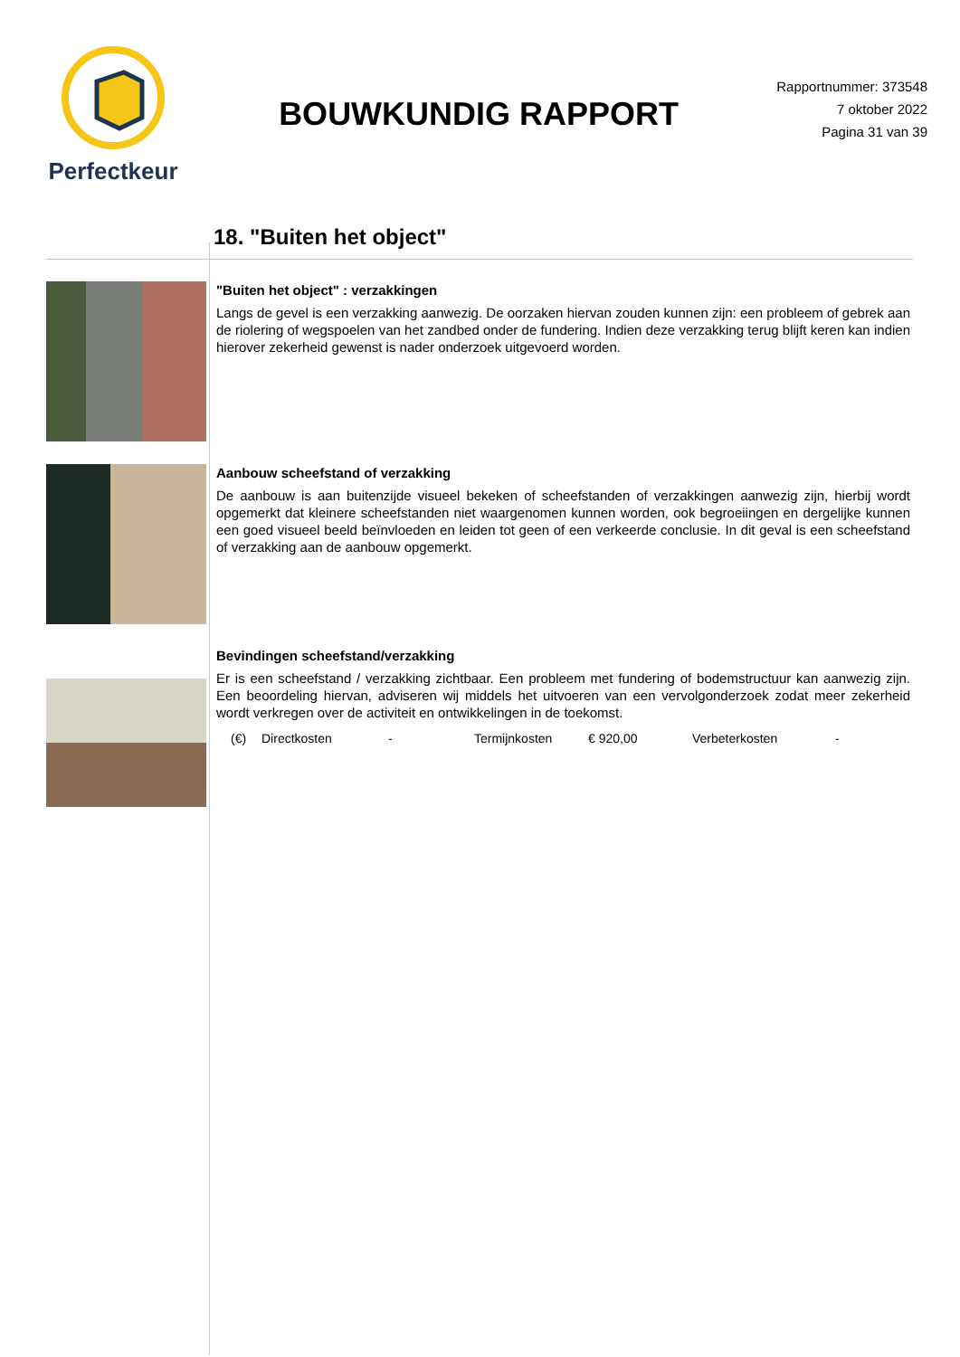Perfectkeur
BOUWKUNDIG RAPPORT
Rapportnummer: 373548
7 oktober 2022
Pagina 31 van 39
18. "Buiten het object"
"Buiten het object" : verzakkingen
Langs de gevel is een verzakking aanwezig. De oorzaken hiervan zouden kunnen zijn: een probleem of gebrek aan de riolering of wegspoelen van het zandbed onder de fundering. Indien deze verzakking terug blijft keren kan indien hierover zekerheid gewenst is nader onderzoek uitgevoerd worden.
Aanbouw scheefstand of verzakking
De aanbouw is aan buitenzijde visueel bekeken of scheefstanden of verzakkingen aanwezig zijn, hierbij wordt opgemerkt dat kleinere scheefstanden niet waargenomen kunnen worden, ook begroeiingen en dergelijke kunnen een goed visueel beeld beïnvloeden en leiden tot geen of een verkeerde conclusie. In dit geval is een scheefstand of verzakking aan de aanbouw opgemerkt.
Bevindingen scheefstand/verzakking
Er is een scheefstand / verzakking zichtbaar. Een probleem met fundering of bodemstructuur kan aanwezig zijn. Een beoordeling hiervan, adviseren wij middels het uitvoeren van een vervolgonderzoek zodat meer zekerheid wordt verkregen over de activiteit en ontwikkelingen in de toekomst.
(€) Directkosten - Termijnkosten € 920,00 Verbeterkosten -